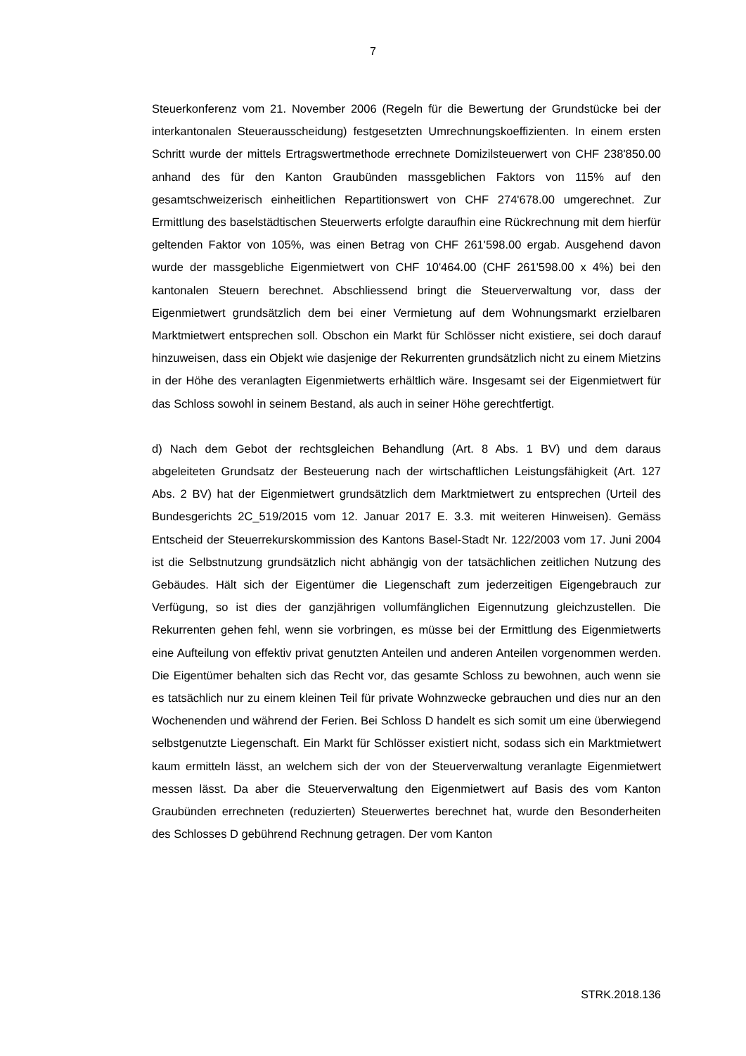7
Steuerkonferenz vom 21. November 2006 (Regeln für die Bewertung der Grundstücke bei der interkantonalen Steuerausscheidung) festgesetzten Umrechnungskoeffizienten. In einem ersten Schritt wurde der mittels Ertragswertmethode errechnete Domizilsteuerwert von CHF 238'850.00 anhand des für den Kanton Graubünden massgeblichen Faktors von 115% auf den gesamtschweizerisch einheitlichen Repartitionswert von CHF 274'678.00 umgerechnet. Zur Ermittlung des baselstädtischen Steuerwerts erfolgte daraufhin eine Rückrechnung mit dem hierfür geltenden Faktor von 105%, was einen Betrag von CHF 261'598.00 ergab. Ausgehend davon wurde der massgebliche Eigenmietwert von CHF 10'464.00 (CHF 261'598.00 x 4%) bei den kantonalen Steuern berechnet. Abschliessend bringt die Steuerverwaltung vor, dass der Eigenmietwert grundsätzlich dem bei einer Vermietung auf dem Wohnungsmarkt erzielbaren Marktmietwert entsprechen soll. Obschon ein Markt für Schlösser nicht existiere, sei doch darauf hinzuweisen, dass ein Objekt wie dasjenige der Rekurrenten grundsätzlich nicht zu einem Mietzins in der Höhe des veranlagten Eigenmietwerts erhältlich wäre. Insgesamt sei der Eigenmietwert für das Schloss sowohl in seinem Bestand, als auch in seiner Höhe gerechtfertigt.
d) Nach dem Gebot der rechtsgleichen Behandlung (Art. 8 Abs. 1 BV) und dem daraus abgeleiteten Grundsatz der Besteuerung nach der wirtschaftlichen Leistungsfähigkeit (Art. 127 Abs. 2 BV) hat der Eigenmietwert grundsätzlich dem Marktmietwert zu entsprechen (Urteil des Bundesgerichts 2C_519/2015 vom 12. Januar 2017 E. 3.3. mit weiteren Hinweisen). Gemäss Entscheid der Steuerrekurskommission des Kantons Basel-Stadt Nr. 122/2003 vom 17. Juni 2004 ist die Selbstnutzung grundsätzlich nicht abhängig von der tatsächlichen zeitlichen Nutzung des Gebäudes. Hält sich der Eigentümer die Liegenschaft zum jederzeitigen Eigengebrauch zur Verfügung, so ist dies der ganzjährigen vollumfänglichen Eigennutzung gleichzustellen. Die Rekurrenten gehen fehl, wenn sie vorbringen, es müsse bei der Ermittlung des Eigenmietwerts eine Aufteilung von effektiv privat genutzten Anteilen und anderen Anteilen vorgenommen werden. Die Eigentümer behalten sich das Recht vor, das gesamte Schloss zu bewohnen, auch wenn sie es tatsächlich nur zu einem kleinen Teil für private Wohnzwecke gebrauchen und dies nur an den Wochenenden und während der Ferien. Bei Schloss D handelt es sich somit um eine überwiegend selbstgenutzte Liegenschaft. Ein Markt für Schlösser existiert nicht, sodass sich ein Marktmietwert kaum ermitteln lässt, an welchem sich der von der Steuerverwaltung veranlagte Eigenmietwert messen lässt. Da aber die Steuerverwaltung den Eigenmietwert auf Basis des vom Kanton Graubünden errechneten (reduzierten) Steuerwertes berechnet hat, wurde den Besonderheiten des Schlosses D gebührend Rechnung getragen. Der vom Kanton
STRK.2018.136